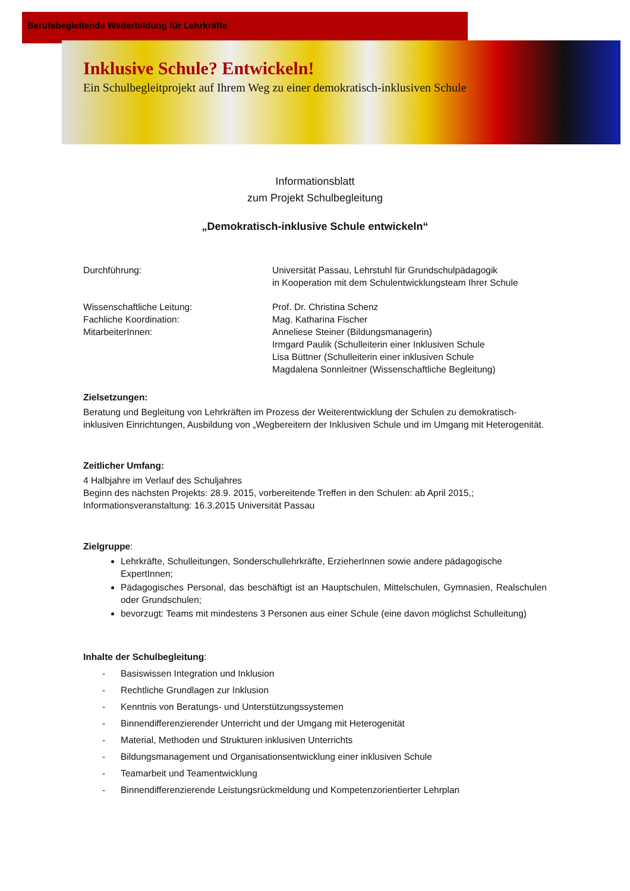Berufsbegleitende Weiterbildung für Lehrkräfte
Inklusive Schule? Entwickeln!
Ein Schulbegleitprojekt auf Ihrem Weg zu einer demokratisch-inklusiven Schule
Informationsblatt
zum Projekt Schulbegleitung
„Demokratisch-inklusive Schule entwickeln“
Durchführung: Universität Passau, Lehrstuhl für Grundschulpädagogik
in Kooperation mit dem Schulentwicklungsteam Ihrer Schule
Wissenschaftliche Leitung:
Fachliche Koordination:
MitarbeiterInnen:
Prof. Dr. Christina Schenz
Mag. Katharina Fischer
Anneliese Steiner (Bildungsmanagerin)
Irmgard Paulik (Schulleiterin einer Inklusiven Schule
Lisa Büttner (Schulleiterin einer inklusiven Schule
Magdalena Sonnleitner (Wissenschaftliche Begleitung)
Zielsetzungen:
Beratung und Begleitung von Lehrkräften im Prozess der Weiterentwicklung der Schulen zu demokratisch-inklusiven Einrichtungen, Ausbildung von „Wegbereitern der Inklusiven Schule und im Umgang mit Heterogenität.
Zeitlicher Umfang:
4 Halbjahre im Verlauf des Schuljahres
Beginn des nächsten Projekts: 28.9. 2015, vorbereitende Treffen in den Schulen: ab April 2015,;
Informationsveranstaltung: 16.3.2015 Universität Passau
Zielgruppe:
Lehrkräfte, Schulleitungen, Sonderschullehrkräfte, ErzieherInnen sowie andere pädagogische ExpertInnen;
Pädagogisches Personal, das beschäftigt ist an Hauptschulen, Mittelschulen, Gymnasien, Realschulen oder Grundschulen;
bevorzugt: Teams mit mindestens 3 Personen aus einer Schule (eine davon möglichst Schulleitung)
Inhalte der Schulbegleitung:
- Basiswissen Integration und Inklusion
- Rechtliche Grundlagen zur Inklusion
- Kenntnis von Beratungs- und Unterstützungssystemen
- Binnendifferenzierender Unterricht und der Umgang mit Heterogenität
- Material, Methoden und Strukturen inklusiven Unterrichts
- Bildungsmanagement und Organisationsentwicklung einer inklusiven Schule
- Teamarbeit und Teamentwicklung
- Binnendifferenzierende Leistungsrückmeldung und Kompetenzorientierter Lehrplan